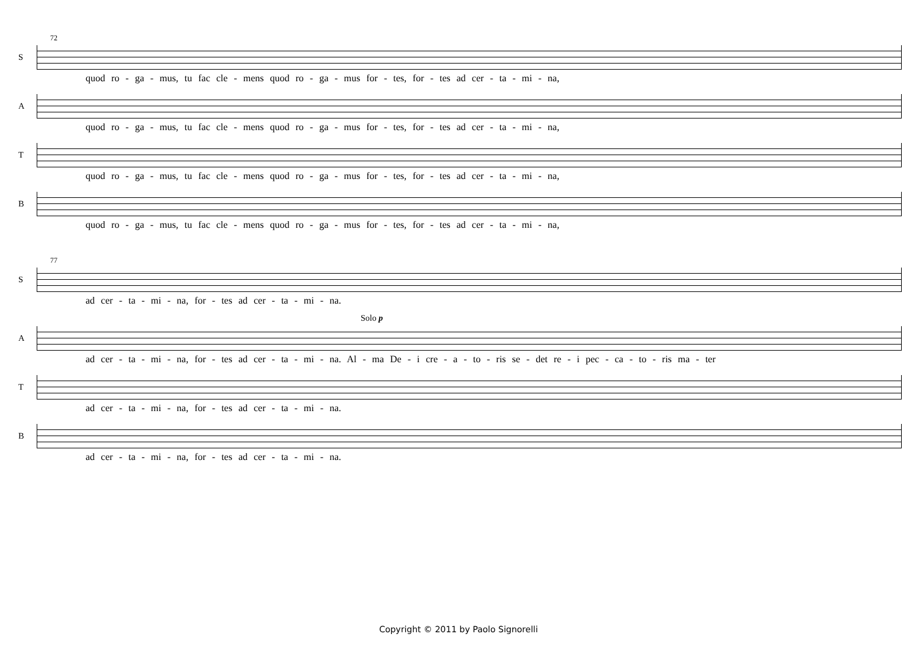72
S
quod ro - ga - mus, tu fac cle - mens quod ro - ga - mus for - tes, for - tes ad cer - ta - mi - na,
A
quod ro - ga - mus, tu fac cle - mens quod ro - ga - mus for - tes, for - tes ad cer - ta - mi - na,
T
quod ro - ga - mus, tu fac cle - mens quod ro - ga - mus for - tes, for - tes ad cer - ta - mi - na,
B
quod ro - ga - mus, tu fac cle - mens quod ro - ga - mus for - tes, for - tes ad cer - ta - mi - na,
77
S
ad cer - ta - mi - na, for - tes ad cer - ta - mi - na.
Solo p
A
ad cer - ta - mi - na, for - tes ad cer - ta - mi - na. Al - ma De - i cre - a - to - ris se - det re - i pec - ca - to - ris ma - ter
T
ad cer - ta - mi - na, for - tes ad cer - ta - mi - na.
B
ad cer - ta - mi - na, for - tes ad cer - ta - mi - na.
Copyright © 2011 by Paolo Signorelli